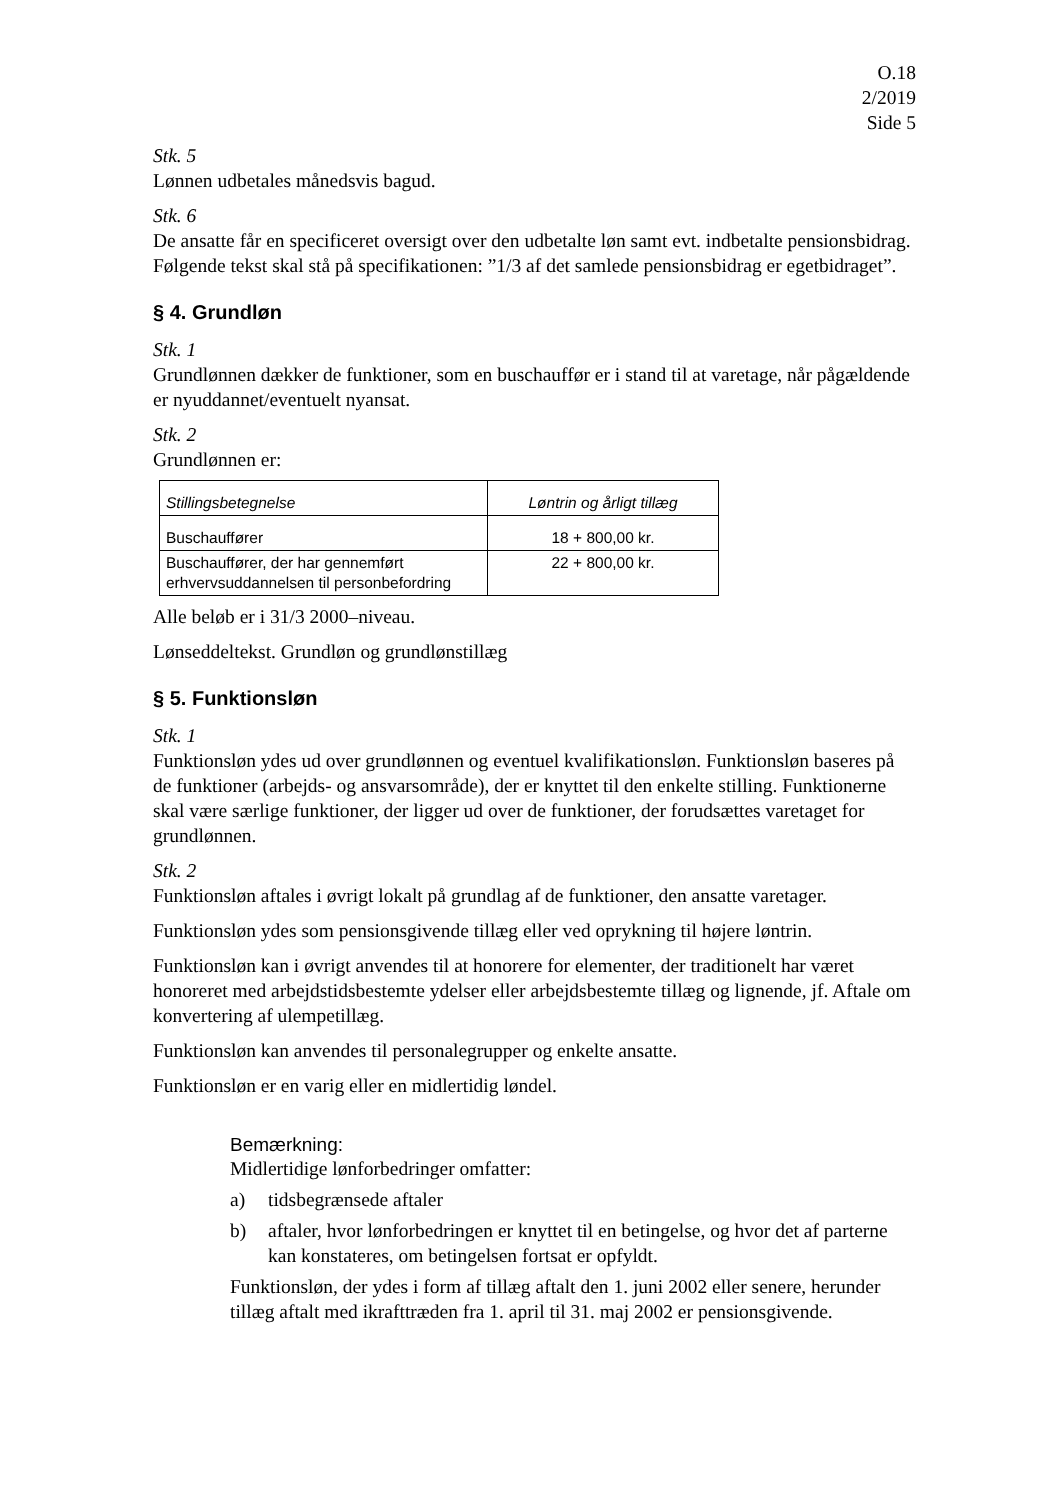O.18
2/2019
Side 5
Stk. 5
Lønnen udbetales månedsvis bagud.
Stk. 6
De ansatte får en specificeret oversigt over den udbetalte løn samt evt. indbetalte pensionsbidrag. Følgende tekst skal stå på specifikationen: ”1/3 af det samlede pensionsbidrag er egetbidraget”.
§ 4. Grundløn
Stk. 1
Grundlønnen dækker de funktioner, som en buschauffør er i stand til at varetage, når pågældende er nyuddannet/eventuelt nyansat.
Stk. 2
Grundlønnen er:
| Stillingsbetegnelse | Løntrin og årligt tillæg |
| --- | --- |
| Buschauffører | 18 + 800,00 kr. |
| Buschauffører, der har gennemført erhvervsuddannelsen til personbefordring | 22 + 800,00 kr. |
Alle beløb er i 31/3 2000–niveau.
Lønseddeltekst. Grundløn og grundlønstillæg
§ 5. Funktionsløn
Stk. 1
Funktionsløn ydes ud over grundlønnen og eventuel kvalifikationsløn. Funktionsløn baseres på de funktioner (arbejds- og ansvarsområde), der er knyttet til den enkelte stilling. Funktionerne skal være særlige funktioner, der ligger ud over de funktioner, der forudsættes varetaget for grundlønnen.
Stk. 2
Funktionsløn aftales i øvrigt lokalt på grundlag af de funktioner, den ansatte varetager.
Funktionsløn ydes som pensionsgivende tillæg eller ved oprykning til højere løntrin.
Funktionsløn kan i øvrigt anvendes til at honorere for elementer, der traditionelt har været honoreret med arbejdstidsbestemte ydelser eller arbejdsbestemte tillæg og lignende, jf. Aftale om konvertering af ulempetillæg.
Funktionsløn kan anvendes til personalegrupper og enkelte ansatte.
Funktionsløn er en varig eller en midlertidig løndel.
Bemærkning:
Midlertidige lønforbedringer omfatter:
a) tidsbegrænsede aftaler
b) aftaler, hvor lønforbedringen er knyttet til en betingelse, og hvor det af parterne kan konstateres, om betingelsen fortsat er opfyldt.
Funktionsløn, der ydes i form af tillæg aftalt den 1. juni 2002 eller senere, herunder tillæg aftalt med ikrafttræden fra 1. april til 31. maj 2002 er pensionsgivende.